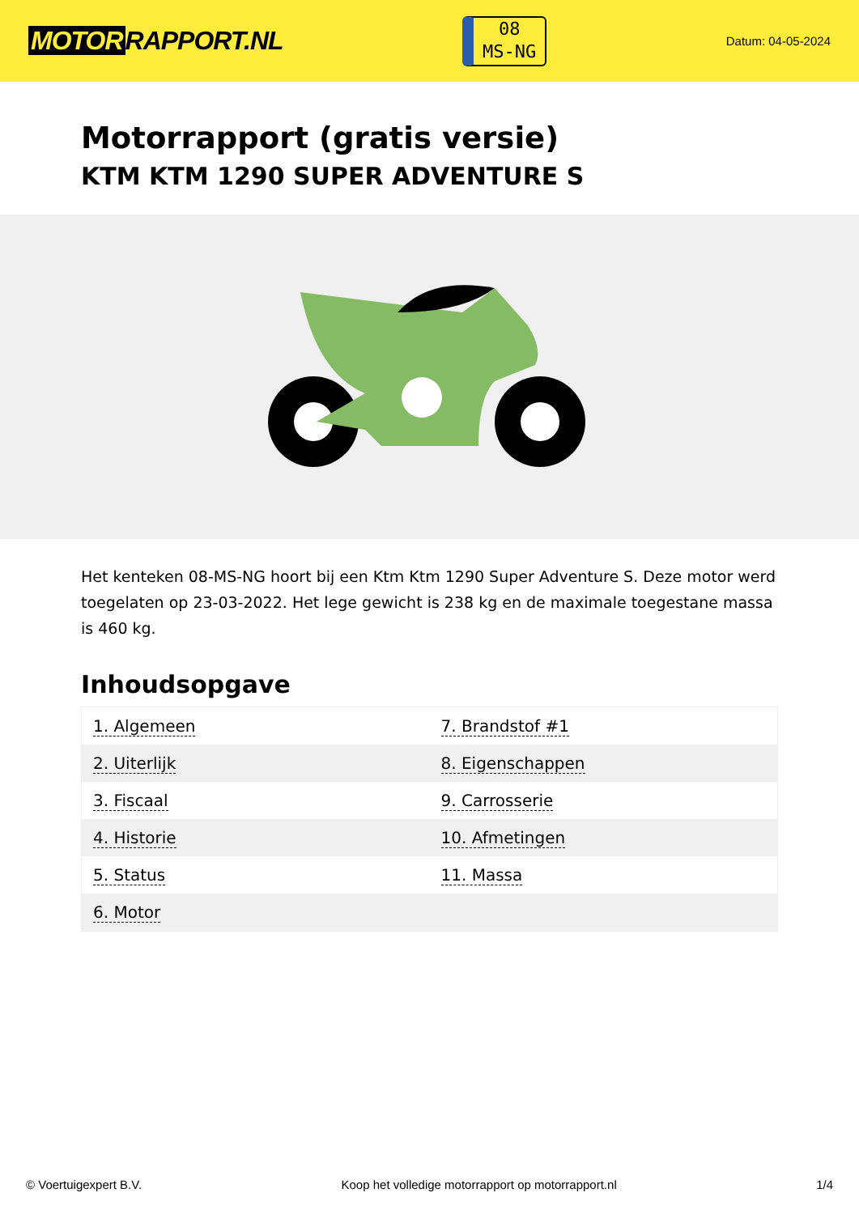MOTOR RAPPORT.NL
08
MS-NG
Datum: 04-05-2024
Motorrapport (gratis versie)
KTM KTM 1290 SUPER ADVENTURE S
Het kenteken 08-MS-NG hoort bij een Ktm Ktm 1290 Super Adventure S. Deze motor werd toegelaten op 23-03-2022. Het lege gewicht is 238 kg en de maximale toegestane massa is 460 kg.
Inhoudsopgave
| 1. Algemeen | 7. Brandstof #1 |
| 2. Uiterlijk | 8. Eigenschappen |
| 3. Fiscaal | 9. Carrosserie |
| 4. Historie | 10. Afmetingen |
| 5. Status | 11. Massa |
| 6. Motor | |
© Voertuigexpert B.V. Koop het volledige motorrapport op motorrapport.nl 1/4